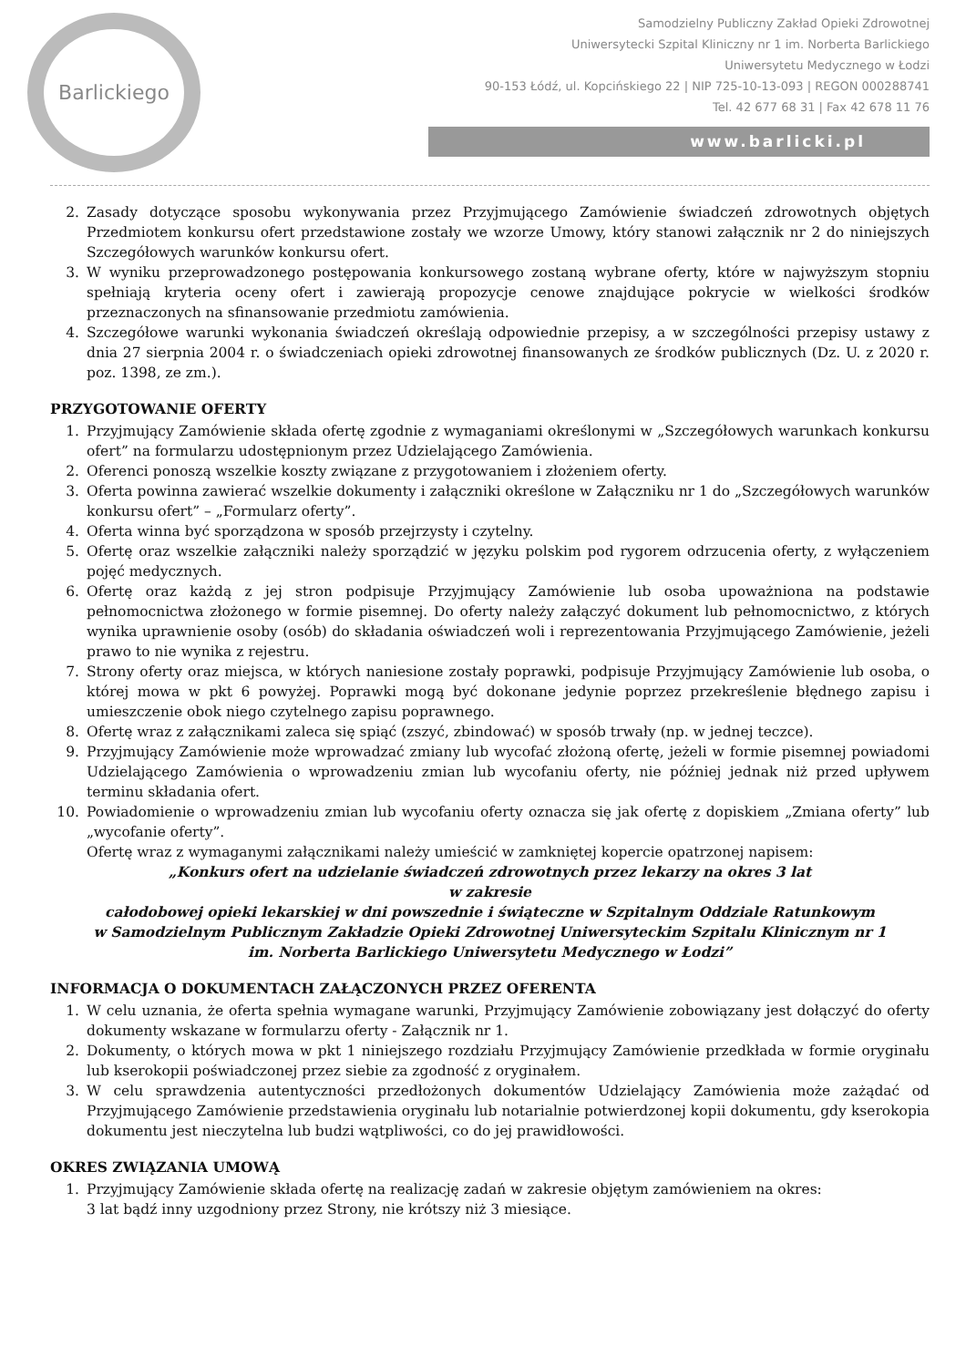Barlickiego
Samodzielny Publiczny Zakład Opieki Zdrowotnej
Uniwersytecki Szpital Kliniczny nr 1 im. Norberta Barlickiego
Uniwersytetu Medycznego w Łodzi
90-153 Łódź, ul. Kopcińskiego 22 | NIP 725-10-13-093 | REGON 000288741
Tel. 42 677 68 31 | Fax 42 678 11 76
www.barlicki.pl
2. Zasady dotyczące sposobu wykonywania przez Przyjmującego Zamówienie świadczeń zdrowotnych objętych Przedmiotem konkursu ofert przedstawione zostały we wzorze Umowy, który stanowi załącznik nr 2 do niniejszych Szczegółowych warunków konkursu ofert.
3. W wyniku przeprowadzonego postępowania konkursowego zostaną wybrane oferty, które w najwyższym stopniu spełniają kryteria oceny ofert i zawierają propozycje cenowe znajdujące pokrycie w wielkości środków przeznaczonych na sfinansowanie przedmiotu zamówienia.
4. Szczegółowe warunki wykonania świadczeń określają odpowiednie przepisy, a w szczególności przepisy ustawy z dnia 27 sierpnia 2004 r. o świadczeniach opieki zdrowotnej finansowanych ze środków publicznych (Dz. U. z 2020 r. poz. 1398, ze zm.).
PRZYGOTOWANIE OFERTY
1. Przyjmujący Zamówienie składa ofertę zgodnie z wymaganiami określonymi w „Szczegółowych warunkach konkursu ofert” na formularzu udostępnionym przez Udzielającego Zamówienia.
2. Oferenci ponoszą wszelkie koszty związane z przygotowaniem i złożeniem oferty.
3. Oferta powinna zawierać wszelkie dokumenty i załączniki określone w Załączniku nr 1 do „Szczegółowych warunków konkursu ofert” – „Formularz oferty”.
4. Oferta winna być sporządzona w sposób przejrzysty i czytelny.
5. Ofertę oraz wszelkie załączniki należy sporządzić w języku polskim pod rygorem odrzucenia oferty, z wyłączeniem pojęć medycznych.
6. Ofertę oraz każdą z jej stron podpisuje Przyjmujący Zamówienie lub osoba upoważniona na podstawie pełnomocnictwa złożonego w formie pisemnej. Do oferty należy załączyć dokument lub pełnomocnictwo, z których wynika uprawnienie osoby (osób) do składania oświadczeń woli i reprezentowania Przyjmującego Zamówienie, jeżeli prawo to nie wynika z rejestru.
7. Strony oferty oraz miejsca, w których naniesione zostały poprawki, podpisuje Przyjmujący Zamówienie lub osoba, o której mowa w pkt 6 powyżej. Poprawki mogą być dokonane jedynie poprzez przekreślenie błędnego zapisu i umieszczenie obok niego czytelnego zapisu poprawnego.
8. Ofertę wraz z załącznikami zaleca się spiąć (zszyć, zbindować) w sposób trwały (np. w jednej teczce).
9. Przyjmujący Zamówienie może wprowadzać zmiany lub wycofać złożoną ofertę, jeżeli w formie pisemnej powiadomi Udzielającego Zamówienia o wprowadzeniu zmian lub wycofaniu oferty, nie później jednak niż przed upływem terminu składania ofert.
10. Powiadomienie o wprowadzeniu zmian lub wycofaniu oferty oznacza się jak ofertę z dopiskiem „Zmiana oferty” lub „wycofanie oferty”.
Ofertę wraz z wymaganymi załącznikami należy umieścić w zamkniętej kopercie opatrzonej napisem:
„Konkurs ofert na udzielanie świadczeń zdrowotnych przez lekarzy na okres 3 lat
w zakresie
całodobowej opieki lekarskiej w dni powszednie i świąteczne w Szpitalnym Oddziale Ratunkowym
w Samodzielnym Publicznym Zakładzie Opieki Zdrowotnej Uniwersyteckim Szpitalu Klinicznym nr 1
im. Norberta Barlickiego Uniwersytetu Medycznego w Łodzi”
INFORMACJA O DOKUMENTACH ZAŁĄCZONYCH PRZEZ OFERENTA
1. W celu uznania, że oferta spełnia wymagane warunki, Przyjmujący Zamówienie zobowiązany jest dołączyć do oferty dokumenty wskazane w formularzu oferty - Załącznik nr 1.
2. Dokumenty, o których mowa w pkt 1 niniejszego rozdziału Przyjmujący Zamówienie przedkłada w formie oryginału lub kserokopii poświadczonej przez siebie za zgodność z oryginałem.
3. W celu sprawdzenia autentyczności przedłożonych dokumentów Udzielający Zamówienia może zażądać od Przyjmującego Zamówienie przedstawienia oryginału lub notarialnie potwierdzonej kopii dokumentu, gdy kserokopia dokumentu jest nieczytelna lub budzi wątpliwości, co do jej prawidłowości.
OKRES ZWIĄZANIA UMOWĄ
1. Przyjmujący Zamówienie składa ofertę na realizację zadań w zakresie objętym zamówieniem na okres:
3 lat bądź inny uzgodniony przez Strony, nie krótszy niż 3 miesiące.